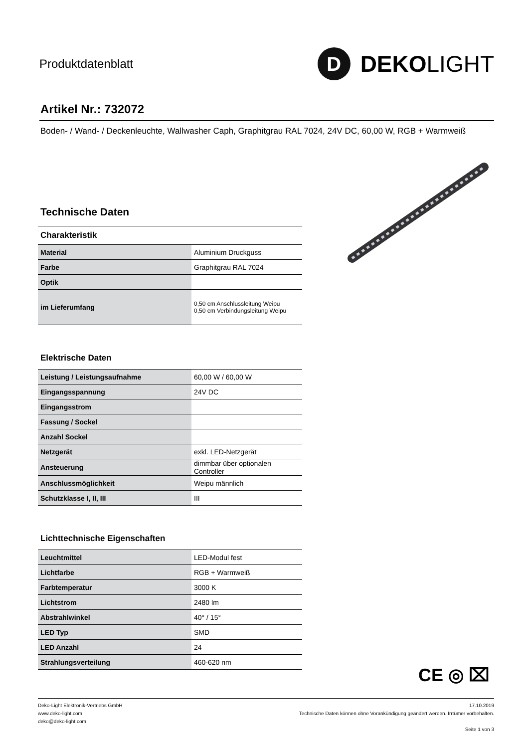Produktdatenblatt
D
DEKOLIGHT
Artikel Nr.: 732072
Boden- / Wand- / Deckenleuchte, Wallwasher Caph, Graphitgrau RAL 7024, 24V DC, 60,00 W, RGB + Warmweiß
Technische Daten
Charakteristik
| Material | Aluminium Druckguss |
| Farbe | Graphitgrau RAL 7024 |
| Optik | |
| im Lieferumfang | 0,50 cm Anschlussleitung Weipu 0,50 cm Verbindungsleitung Weipu |
Elektrische Daten
| Leistung / Leistungsaufnahme | 60,00 W / 60,00 W |
| Eingangsspannung | 24V DC |
| Eingangsstrom | |
| Fassung / Sockel | |
| Anzahl Sockel | |
| Netzgerät | exkl. LED-Netzgerät |
| Ansteuerung | dimmbar über optionalen Controller |
| Anschlussmöglichkeit | Weipu männlich |
| Schutzklasse I, II, III | III |
Lichttechnische Eigenschaften
| Leuchtmittel | LED-Modul fest |
| Lichtfarbe | RGB + Warmweiß |
| Farbtemperatur | 3000 K |
| Lichtstrom | 2480 lm |
| Abstrahlwinkel | 40° / 15° |
| LED Typ | SMD |
| LED Anzahl | 24 |
| Strahlungsverteilung | 460-620 nm |
CE ◎ ⌧
Deko-Light Elektronik-Vertriebs GmbH
www.deko-light.com
deko@deko-light.com
17.10.2019
Technische Daten können ohne Vorankündigung geändert werden. Irrtümer vorbehalten.
Seite 1 von 3